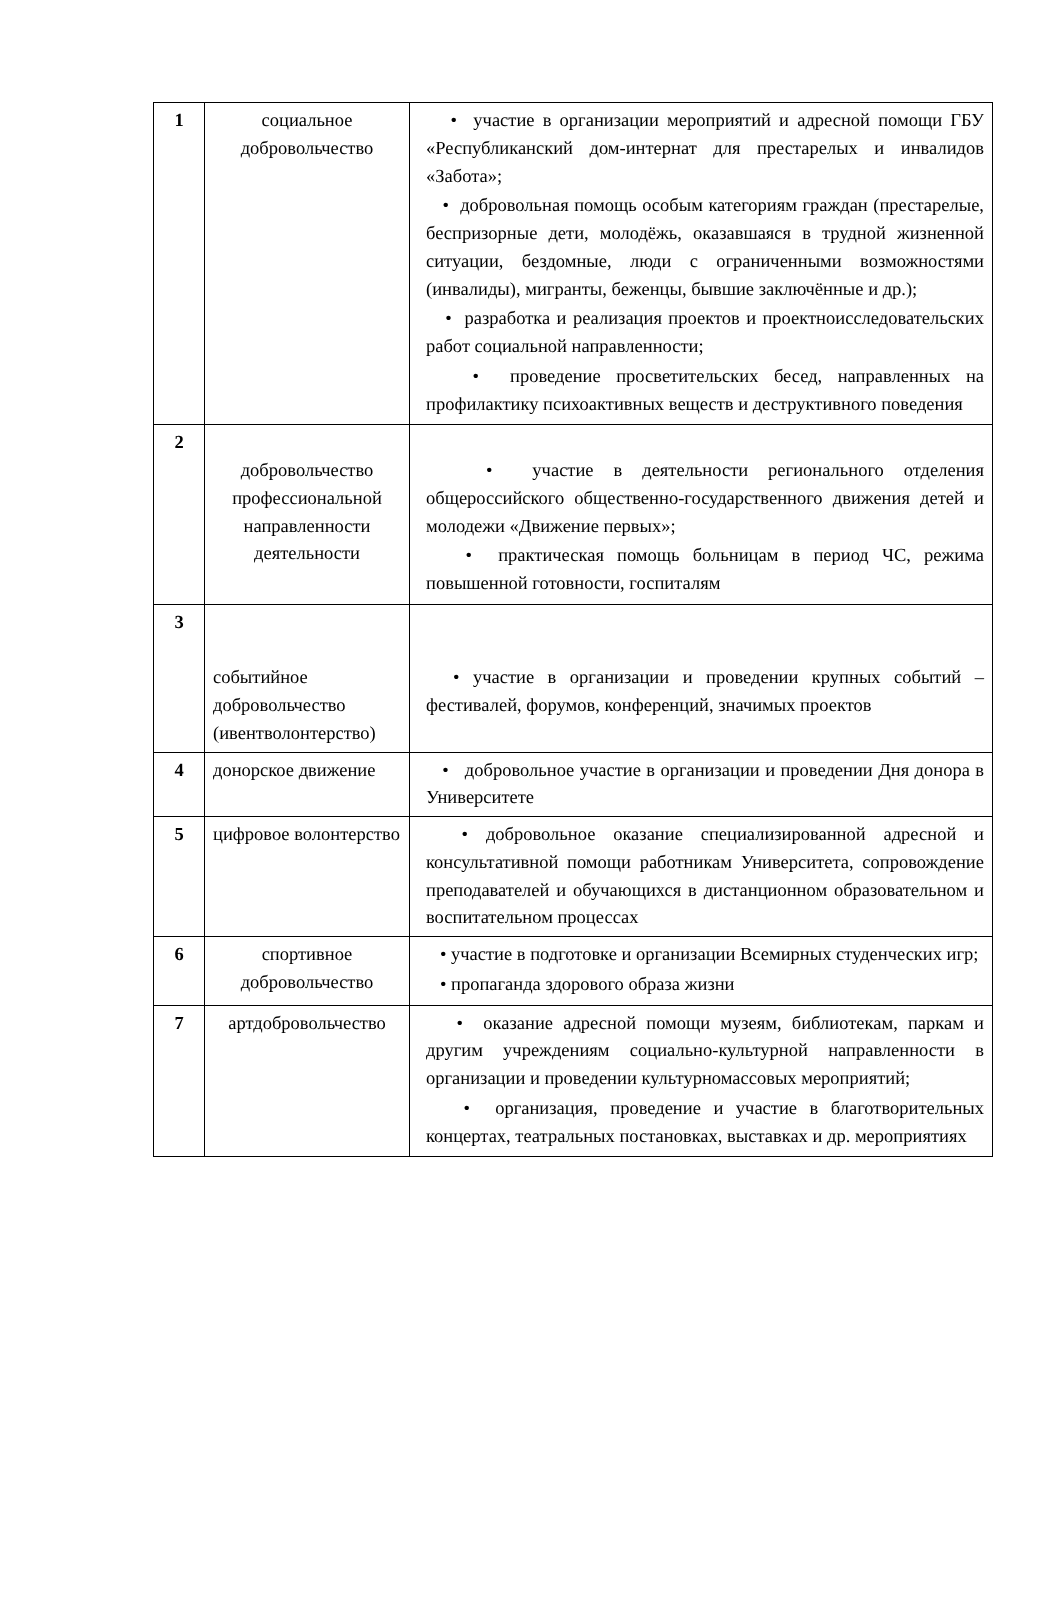| 1 | социальное добровольчество | • участие в организации мероприятий и адресной помощи ГБУ «Республиканский дом-интернат для престарелых и инвалидов «Забота»; • добровольная помощь особым категориям граждан (престарелые, беспризорные дети, молодёжь, оказавшаяся в трудной жизненной ситуации, бездомные, люди с ограниченными возможностями (инвалиды), мигранты, беженцы, бывшие заключённые и др.); • разработка и реализация проектов и проектноисследовательских работ социальной направленности; • проведение просветительских бесед, направленных на профилактику психоактивных веществ и деструктивного поведения |
| 2 | добровольчество профессиональной направленности деятельности | • участие в деятельности регионального отделения общероссийского общественно-государственного движения детей и молодежи «Движение первых»; • практическая помощь больницам в период ЧС, режима повышенной готовности, госпиталям |
| 3 | событийное добровольчество (ивентволонтерство) | • участие в организации и проведении крупных событий – фестивалей, форумов, конференций, значимых проектов |
| 4 | донорское движение | • добровольное участие в организации и проведении Дня донора в Университете |
| 5 | цифровое волонтерство | • добровольное оказание специализированной адресной и консультативной помощи работникам Университета, сопровождение преподавателей и обучающихся в дистанционном образовательном и воспитательном процессах |
| 6 | спортивное добровольчество | • участие в подготовке и организации Всемирных студенческих игр; • пропаганда здорового образа жизни |
| 7 | артдобровольчество | • оказание адресной помощи музеям, библиотекам, паркам и другим учреждениям социально-культурной направленности в организации и проведении культурномассовых мероприятий; • организация, проведение и участие в благотворительных концертах, театральных постановках, выставках и др. мероприятиях |